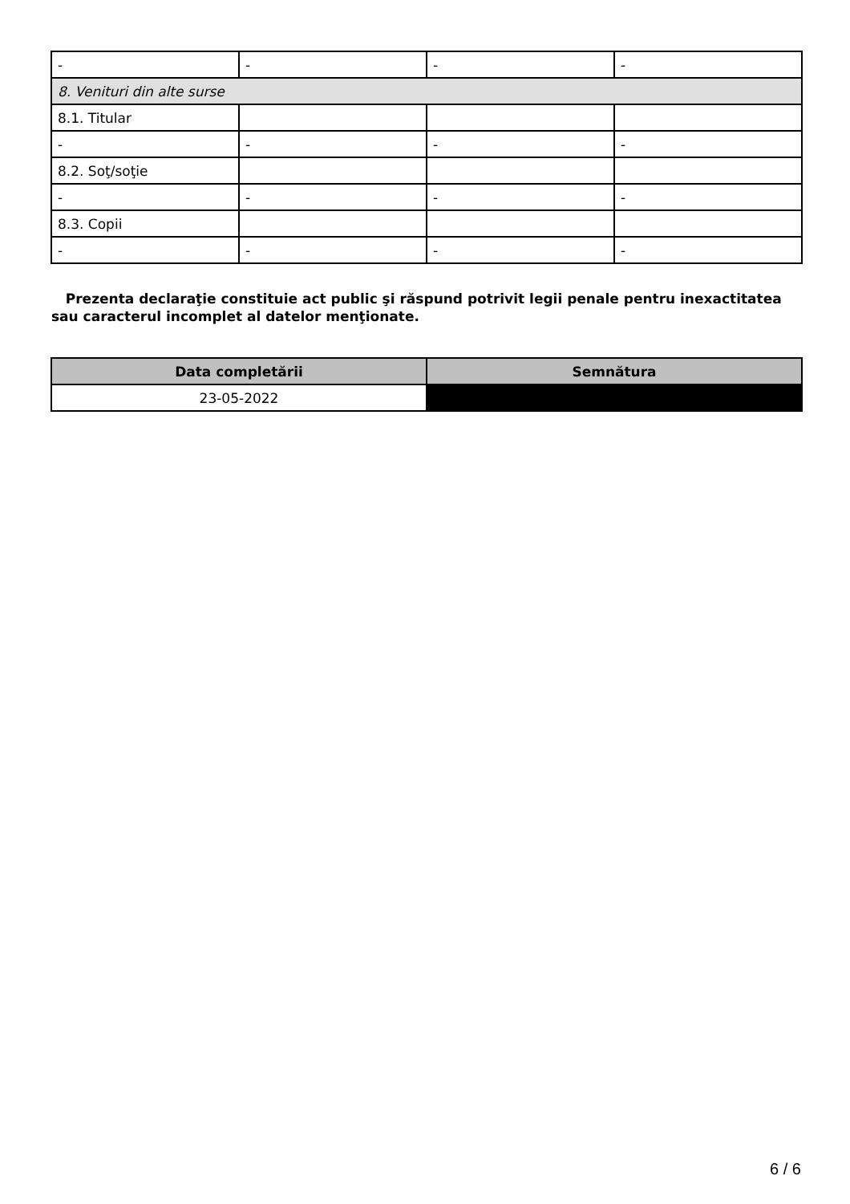| - | - | - | - |
| 8. Venituri din alte surse | | | |
| 8.1. Titular | | | |
| - | - | - | - |
| 8.2. Soţ/soţie | | | |
| - | - | - | - |
| 8.3. Copii | | | |
| - | - | - | - |
Prezenta declaraţie constituie act public şi răspund potrivit legii penale pentru inexactitatea sau caracterul incomplet al datelor menţionate.
| Data completării | Semnătura |
| --- | --- |
| 23-05-2022 | |
6 / 6